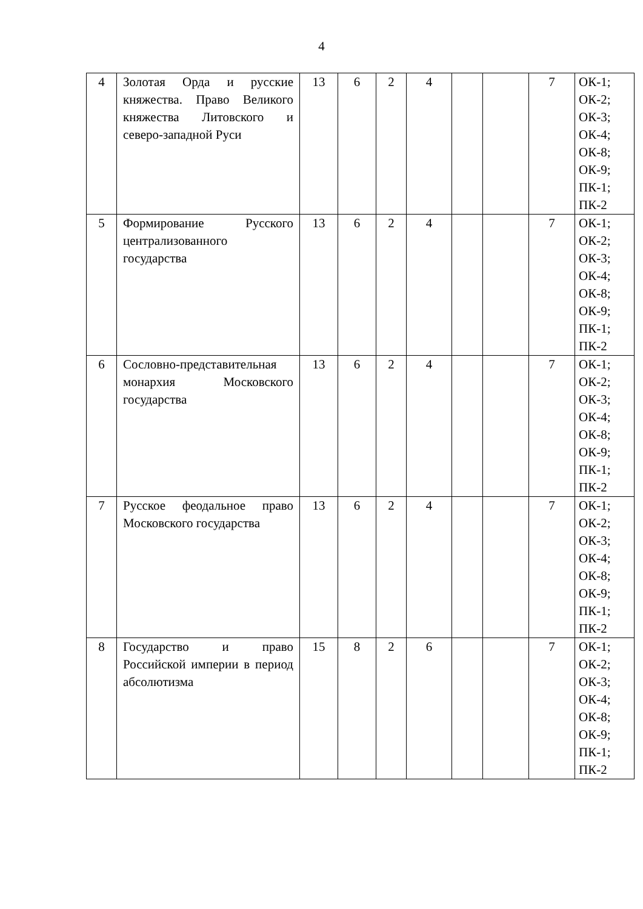4
| 4 | Золотая Орда и русские княжества. Право Великого княжества Литовского и северо-западной Руси | 13 | 6 | 2 | 4 | | | 7 | ОК-1; ОК-2; ОК-3; ОК-4; ОК-8; ОК-9; ПК-1; ПК-2 |
| 5 | Формирование Русского централизованного государства | 13 | 6 | 2 | 4 | | | 7 | ОК-1; ОК-2; ОК-3; ОК-4; ОК-8; ОК-9; ПК-1; ПК-2 |
| 6 | Сословно-представительная монархия Московского государства | 13 | 6 | 2 | 4 | | | 7 | ОК-1; ОК-2; ОК-3; ОК-4; ОК-8; ОК-9; ПК-1; ПК-2 |
| 7 | Русское феодальное право Московского государства | 13 | 6 | 2 | 4 | | | 7 | ОК-1; ОК-2; ОК-3; ОК-4; ОК-8; ОК-9; ПК-1; ПК-2 |
| 8 | Государство и право Российской империи в период абсолютизма | 15 | 8 | 2 | 6 | | | 7 | ОК-1; ОК-2; ОК-3; ОК-4; ОК-8; ОК-9; ПК-1; ПК-2 |